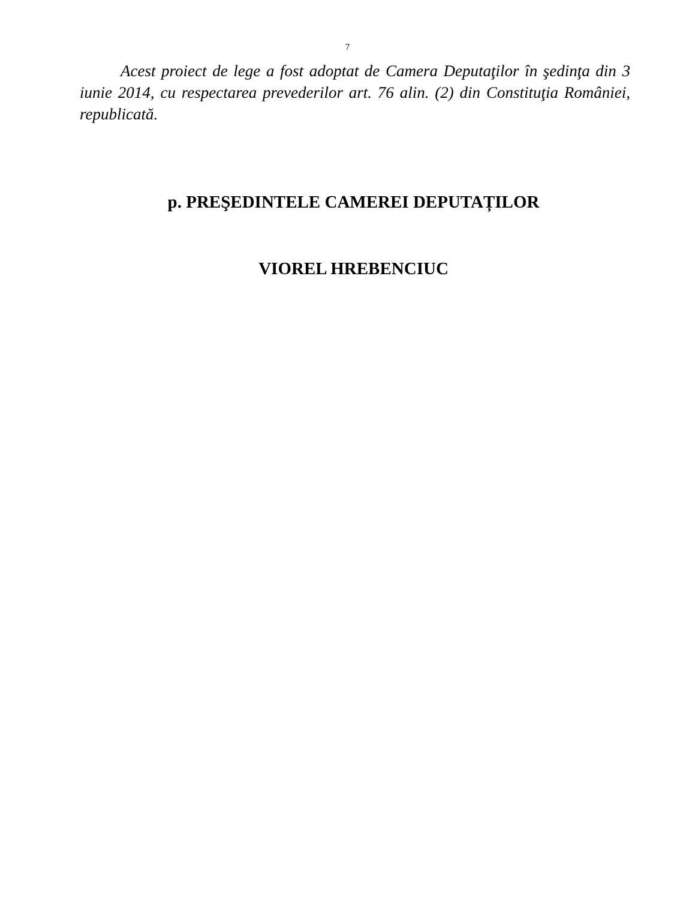7
Acest proiect de lege a fost adoptat de Camera Deputaţilor în şedinţa din 3 iunie 2014, cu respectarea prevederilor art. 76 alin. (2) din Constituţia României, republicată.
p. PREŞEDINTELE CAMEREI DEPUTAȚILOR
VIOREL HREBENCIUC